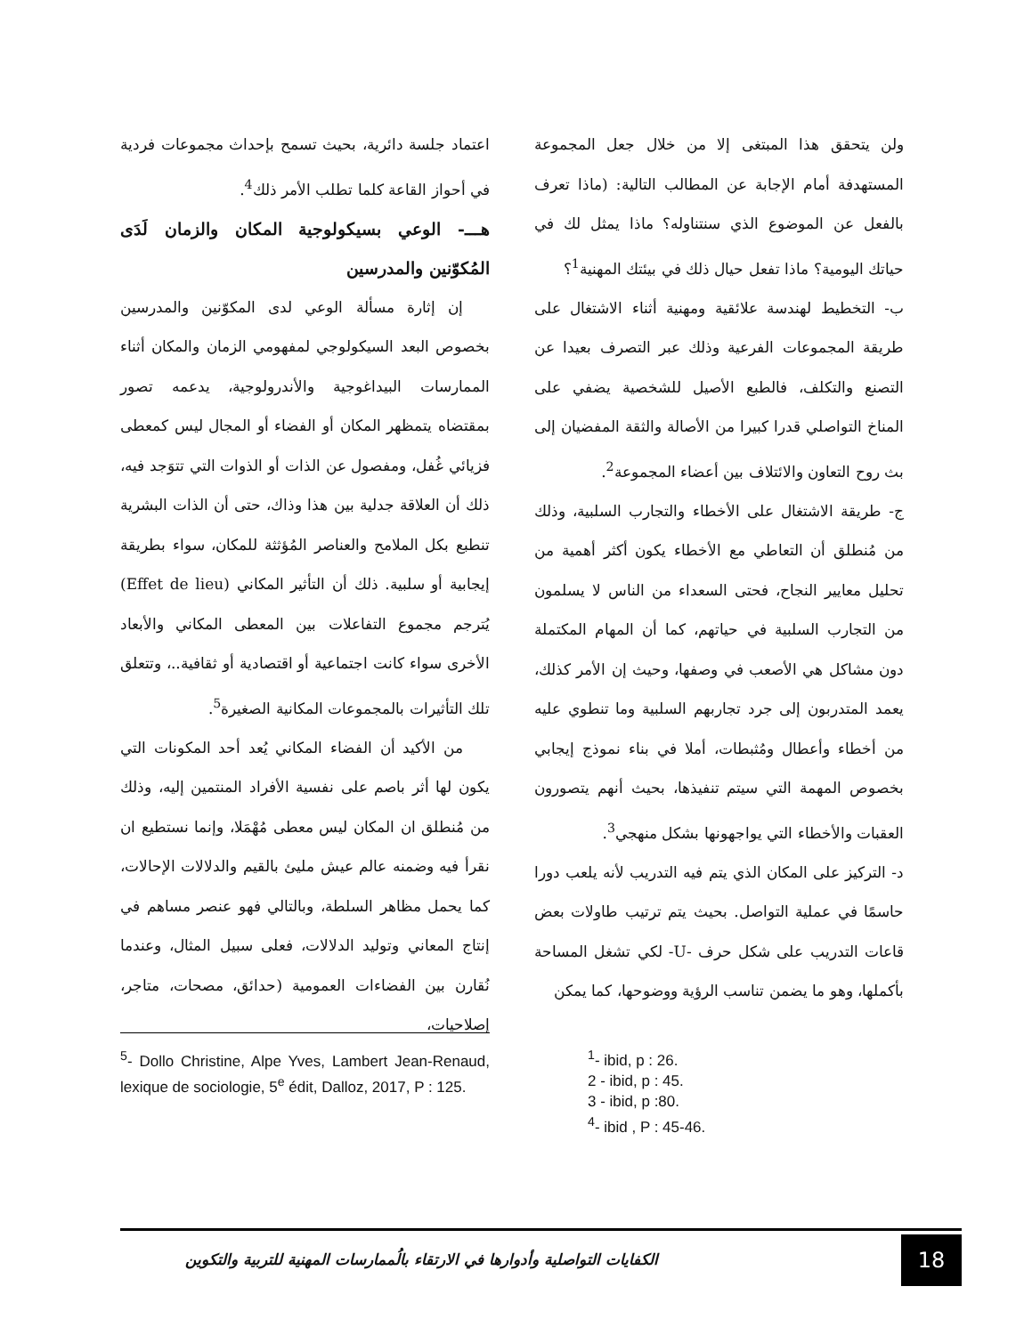ولن يتحقق هذا المبتغى إلا من خلال جعل المجموعة المستهدفة أمام الإجابة عن المطالب التالية: (ماذا تعرف بالفعل عن الموضوع الذي سنتناوله؟ ماذا يمثل لك في حياتك اليومية؟ ماذا تفعل حيال ذلك في بيئتك المهنية<sup>1</sup>؟
ب- التخطيط لهندسة علائقية ومهنية أثناء الاشتغال على طريقة المجموعات الفرعية وذلك عبر التصرف بعيدا عن التصنع والتكلف، فالطبع الأصيل للشخصية يضفي على المناخ التواصلي قدرا كبيرا من الأصالة والثقة المفضيان إلى بث روح التعاون والائتلاف بين أعضاء المجموعة<sup>2</sup>.
ج- طريقة الاشتغال على الأخطاء والتجارب السلبية، وذلك من مُنطلق أن التعاطي مع الأخطاء يكون أكثر أهمية من تحليل معايير النجاح، فحتى السعداء من الناس لا يسلمون من التجارب السلبية في حياتهم، كما أن المهام المكتملة دون مشاكل هي الأصعب في وصفها، وحيث إن الأمر كذلك، يعمد المتدربون إلى جرد تجاربهم السلبية وما تنطوي عليه من أخطاء وأعطال ومُثبطات، أملا في بناء نموذج إيجابي بخصوص المهمة التي سيتم تنفيذها، بحيث أنهم يتصورون العقبات والأخطاء التي يواجهونها بشكل منهجي<sup>3</sup>.
د- التركيز على المكان الذي يتم فيه التدريب لأنه يلعب دورا حاسمًا في عملية التواصل. بحيث يتم ترتيب طاولات بعض قاعات التدريب على شكل حرف -U- لكي تشغل المساحة بأكملها، وهو ما يضمن تناسب الرؤية ووضوحها، كما يمكن
اعتماد جلسة دائرية، بحيث تسمح بإحداث مجموعات فردية في أحواز القاعة كلما تطلب الأمر ذلك<sup>4</sup>.
هـــ- الوعي بسيكولوجية المكان والزمان لَدَى المُكوّنين والمدرسين
إن إثارة مسألة الوعي لدى المكوّنين والمدرسين بخصوص البعد السيكولوجي لمفهومي الزمان والمكان أثناء الممارسات البيداغوجية والأندرولوجية، يدعمه تصور بمقتضاه يتمظهر المكان أو الفضاء أو المجال ليس كمعطى فزيائي غُفل، ومفصول عن الذات أو الذوات التي تتوَجد فيه، ذلك أن العلاقة جدلية بين هذا وذاك، حتى أن الذات البشرية تنطبع بكل الملامح والعناصر المُؤثثة للمكان، سواء بطريقة إيجابية أو سلبية. ذلك أن التأثير المكاني (Effet de lieu) يُترجم مجموع التفاعلات بين المعطى المكاني والأبعاد الأخرى سواء كانت اجتماعية أو اقتصادية أو ثقافية..، وتتعلق تلك التأثيرات بالمجموعات المكانية الصغيرة<sup>5</sup>.
من الأكيد أن الفضاء المكاني يُعد أحد المكونات التي يكون لها أثر باصم على نفسية الأفراد المنتمين إليه، وذلك من مُنطلق ان المكان ليس معطى مُهْمَلا، وإنما نستطيع ان نقرأ فيه وضمنه عالم عيش مليئ بالقيم والدلالات الإحالات، كما يحمل مظاهر السلطة، وبالتالي فهو عنصر مساهم في إنتاج المعاني وتوليد الدلالات، فعلى سبيل المثال، وعندما نُقارن بين الفضاءات العمومية (حدائق، مصحات، متاجر، إصلاحيات،
<sup>1</sup>- ibid, p : 26.
2 - ibid, p : 45.
3 - ibid, p :80.
<sup>4</sup>- ibid , P : 45-46.
<sup>5</sup>- Dollo Christine, Alpe Yves, Lambert Jean-Renaud, lexique de sociologie, 5<sup>e</sup> édit, Dalloz, 2017, P : 125.
الكفايات التواصلية وأدوارها في الارتقاء بالُممارسات المهنية للتربية والتكوين
18